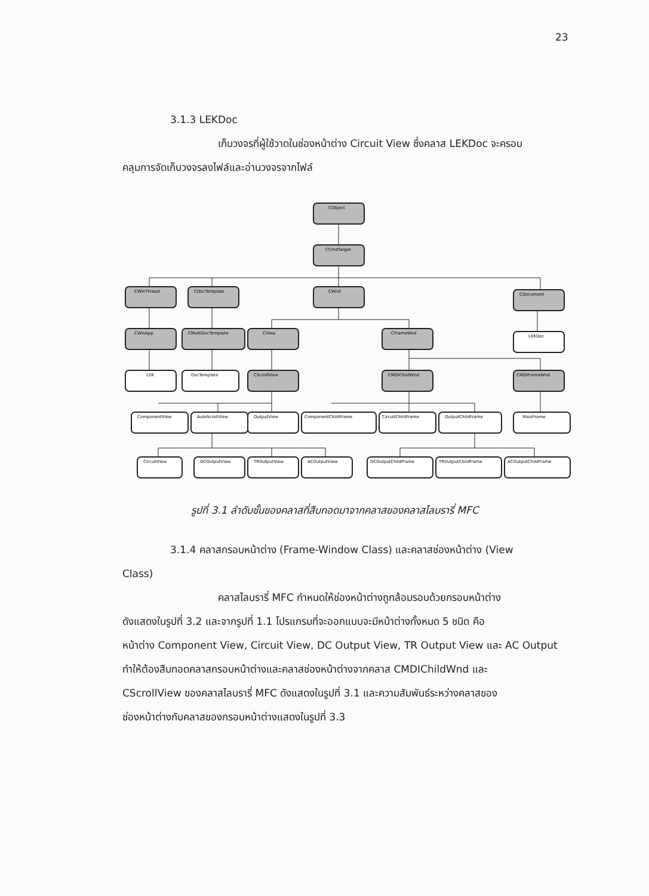23
3.1.3 LEKDoc
เก็บวงจรที่ผู้ใช้วาดในช่องหน้าต่าง Circuit View ซึ่งคลาส LEKDoc จะครอบ
คลุมการจัดเก็บวงจรลงไฟล์และอ่านวงจรจากไฟล์
CObject
CCmdTarget
CWinThread
CDocTemplate
CWnd
CDocument
CWinApp
CMultiDocTemplate
CView
CFrameWnd
LEKDoc
LEK
DocTemplate
CScrollView
CMDIChildWnd
CMDIFrameWnd
ComponentView
AutoScrollView
OutputView
ComponentChildFrame
CircuitChildFrame
OutputChildFrame
MainFrame
CircuitView
DCOutputView
TROutputView
ACOutputView
DCOutputChildFrame
TROutputChildFrame
ACOutputChildFrame
รูปที่ 3.1 ลำดับชั้นของคลาสที่สืบทอดมาจากคลาสของคลาสไลบรารี่ MFC
3.1.4 คลาสกรอบหน้าต่าง (Frame-Window Class) และคลาสช่องหน้าต่าง (View
Class)
คลาสไลบรารี่ MFC กำหนดให้ช่องหน้าต่างถูกล้อมรอบด้วยกรอบหน้าต่าง
ดังแสดงในรูปที่ 3.2 และจากรูปที่ 1.1 โปรแกรมที่จะออกแบบจะมีหน้าต่างทั้งหมด 5 ชนิด คือ
หน้าต่าง Component View, Circuit View, DC Output View, TR Output View และ AC Output
ทำให้ต้องสืบทอดคลาสกรอบหน้าต่างและคลาสช่องหน้าต่างจากคลาส CMDIChildWnd และ
CScrollView ของคลาสไลบรารี่ MFC ดังแสดงในรูปที่ 3.1 และความสัมพันธ์ระหว่างคลาสของ
ช่องหน้าต่างกับคลาสของกรอบหน้าต่างแสดงในรูปที่ 3.3